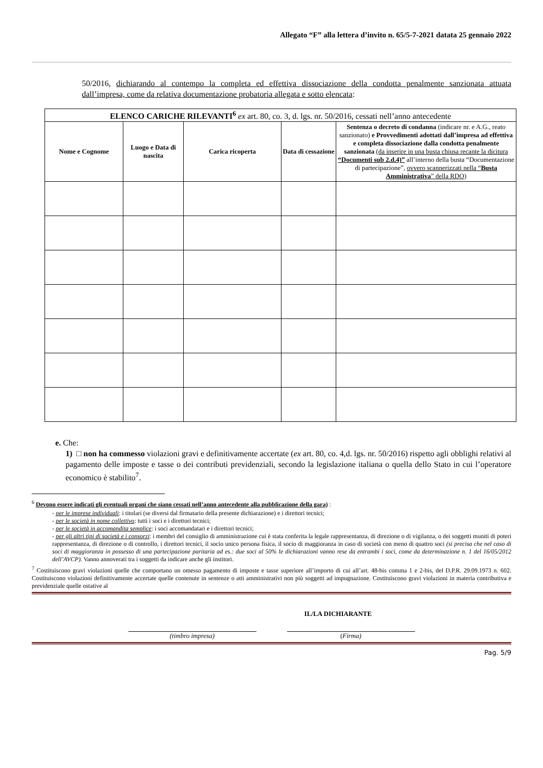Allegato “F” alla lettera d’invito n. 65/5-7-2021 datata 25 gennaio 2022
50/2016, dichiarando al contempo la completa ed effettiva dissociazione della condotta penalmente sanzionata attuata dall’impresa, come da relativa documentazione probatoria allegata e sotto elencata:
| ELENCO CARICHE RILEVANTI<sup>6</sup> ex art. 80, co. 3, d. lgs. nr. 50/2016, cessati nell’anno antecedente | | | | |
| Nome e Cognome | Luogo e Data di nascita | Carica ricoperta | Data di cessazione | Sentenza o decreto di condanna (indicare nr. e A.G., reato sanzionato) e Provvedimenti adottati dall’impresa ad effettiva e completa dissociazione dalla condotta penalmente sanzionata ( da inserire in una busta chiusa recante la dicitura “Documenti sub 2.d.4)” all’interno della busta “Documentazione di partecipazione”, ovvero scannerizzati nella “ Busta Amministrativa ” della RDO ) |
e. Che:
1) □ non ha commesso violazioni gravi e definitivamente accertate (ex art. 80, co. 4,d. lgs. nr. 50/2016) rispetto agli obblighi relativi al pagamento delle imposte e tasse o dei contributi previdenziali, secondo la legislazione italiana o quella dello Stato in cui l’operatore economico è stabilito<sup>7</sup>.
<sup>6</sup> Devono essere indicati gli eventuali organi che siano cessati nell’anno antecedente alla pubblicazione della gara) :
- per le imprese individuali: i titolari (se diversi dal firmatario della presente dichiarazione) e i direttori tecnici;
- per le società in nome collettivo: tutti i soci e i direttori tecnici;
- per le società in accomandita semplice: i soci accomandatari e i direttori tecnici;
- per gli altri tipi di società e i consorzi: i membri del consiglio di amministrazione cui è stata conferita la legale rappresentanza, di direzione o di vigilanza, o dei soggetti muniti di poteri rappresentanza, di direzione o di controllo, i direttori tecnici, il socio unico persona fisica, il socio di maggioranza in caso di società con meno di quattro soci (si precisa che nel caso di soci di maggioranza in possesso di una partecipazione paritaria ad es.: due soci al 50% le dichiarazioni vanno rese da entrambi i soci, come da determinazione n. 1 del 16/05/2012 dell’AVCP). Vanno annoverati tra i soggetti da indicare anche gli institori.
<sup>7</sup> Costituiscono gravi violazioni quelle che comportano un omesso pagamento di imposte e tasse superiore all’importo di cui all’art. 48-bis comma 1 e 2-bis, del D.P.R. 29.09.1973 n. 602. Costituiscono violazioni definitivamente accertate quelle contenute in sentenze o atti amministrativi non più soggetti ad impugnazione. Costituiscono gravi violazioni in materia contributiva e previdenziale quelle ostative al
IL/LA DICHIARANTE
(timbro impresa) (Firma)
Pag. 5/9